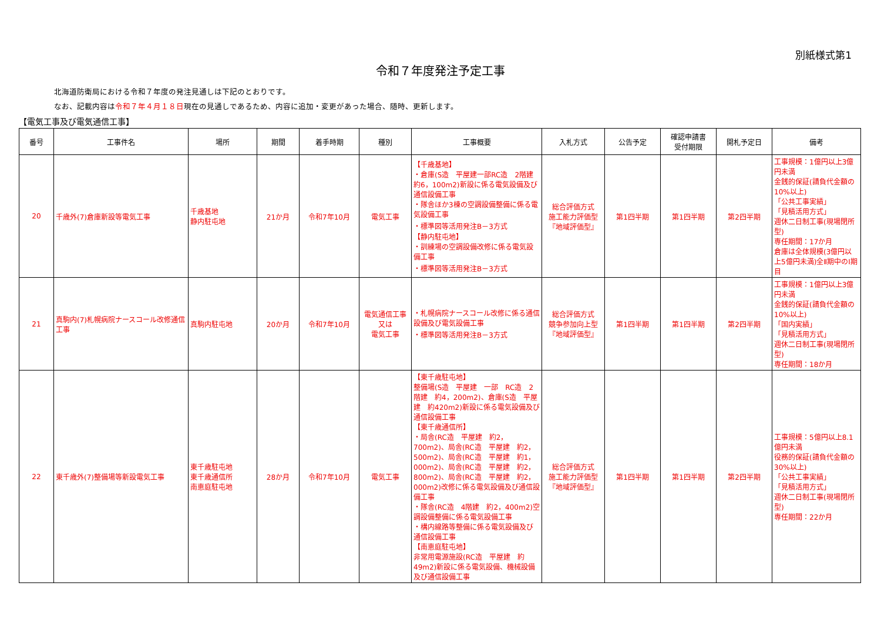別紙様式第1
令和７年度発注予定工事
北海道防衛局における令和７年度の発注見通しは下記のとおりです。
なお、記載内容は令和７年４月１８日現在の見通しであるため、内容に追加・変更があった場合、随時、更新します。
【電気工事及び電気通信工事】
| 番号 | 工事件名 | 場所 | 期間 | 着手時期 | 種別 | 工事概要 | 入札方式 | 公告予定 | 確認申請書 受付期限 | 開札予定日 | 備考 |
| --- | --- | --- | --- | --- | --- | --- | --- | --- | --- | --- | --- |
| 20 | 千歳外(7)倉庫新設等電気工事 | 千歳基地 静内駐屯地 | 21か月 | 令和7年10月 | 電気工事 | 【千歳基地】 ・倉庫(S造 平屋建一部RC造 2階建 約6，100m2)新設に係る電気設備及び通信設備工事 ・隊舎ほか3棟の空調設備整備に係る電気設備工事 ・標準図等活用発注B－3方式 【静内駐屯地】 ・訓練場の空調設備改修に係る電気設備工事 ・標準図等活用発注B－3方式 | 総合評価方式 施工能力評価型 『地域評価型』 | 第1四半期 | 第1四半期 | 第2四半期 | 工事規模：1億円以上3億円未満 金銭的保証(請負代金額の10%以上) 「公共工事実績」 「見積活用方式」 週休二日制工事(現場閉所型) 専任期間：17か月 倉庫は全体規模(3億円以上5億円未満)全Ⅱ期中のⅠ期目 |
| 21 | 真駒内(7)札幌病院ナースコール改修通信工事 | 真駒内駐屯地 | 20か月 | 令和7年10月 | 電気通信工事 又は 電気工事 | ・札幌病院ナースコール改修に係る通信設備及び電気設備工事 ・標準図等活用発注B－3方式 | 総合評価方式 競争参加向上型 『地域評価型』 | 第1四半期 | 第1四半期 | 第2四半期 | 工事規模：1億円以上3億円未満 金銭的保証(請負代金額の10%以上) 「国内実績」 「見積活用方式」 週休二日制工事(現場閉所型) 専任期間：18か月 |
| 22 | 東千歳外(7)整備場等新設電気工事 | 東千歳駐屯地 東千歳通信所 南恵庭駐屯地 | 28か月 | 令和7年10月 | 電気工事 | 【東千歳駐屯地】 整備場(S造 平屋建 一部 RC造 2階建 約4，200m2)、倉庫(S造 平屋建 約420m2)新設に係る電気設備及び通信設備工事 【東千歳通信所】 ・局舎(RC造 平屋建 約2，700m2)、局舎(RC造 平屋建 約2，500m2)、局舎(RC造 平屋建 約1，000m2)、局舎(RC造 平屋建 約2，800m2)、局舎(RC造 平屋建 約2，000m2)改修に係る電気設備及び通信設備工事 ・隊舎(RC造 4階建 約2，400m2)空調設備整備に係る電気設備工事 ・構内線路等整備に係る電気設備及び通信設備工事 【南恵庭駐屯地】 非常用電源施設(RC造 平屋建 約49m2)新設に係る電気設備、機械設備及び通信設備工事 | 総合評価方式 施工能力評価型 『地域評価型』 | 第1四半期 | 第1四半期 | 第2四半期 | 工事規模：5億円以上8.1億円未満 役務的保証(請負代金額の30%以上) 「公共工事実績」 「見積活用方式」 週休二日制工事(現場閉所型) 専任期間：22か月 |